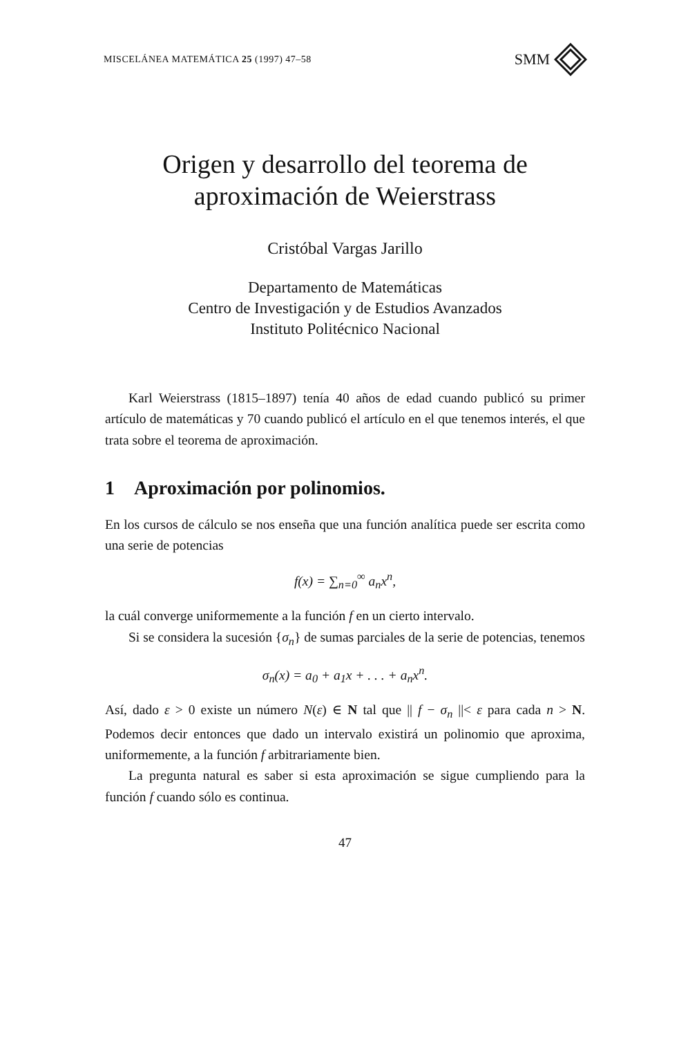MISCELÁNEA MATEMÁTICA 25 (1997) 47–58 SMM
Origen y desarrollo del teorema de
aproximación de Weierstrass
Cristóbal Vargas Jarillo
Departamento de Matemáticas
Centro de Investigación y de Estudios Avanzados
Instituto Politécnico Nacional
Karl Weierstrass (1815–1897) tenía 40 años de edad cuando publicó su primer artículo de matemáticas y 70 cuando publicó el artículo en el que tenemos interés, el que trata sobre el teorema de aproximación.
1 Aproximación por polinomios.
En los cursos de cálculo se nos enseña que una función analítica puede ser escrita como una serie de potencias
f(x) = ∑<sub>n=0</sub><sup>∞</sup> a<sub>n</sub>x<sup>n</sup>,
la cuál converge uniformemente a la función f en un cierto intervalo.
Si se considera la sucesión {σ<sub>n</sub>} de sumas parciales de la serie de potencias, tenemos
σ<sub>n</sub>(x) = a<sub>0</sub> + a<sub>1</sub>x + . . . + a<sub>n</sub>x<sup>n</sup>.
Así, dado ε > 0 existe un número N(ε) ∈ N tal que || f − σ<sub>n</sub> ||< ε para cada n > N. Podemos decir entonces que dado un intervalo existirá un polinomio que aproxima, uniformemente, a la función f arbitrariamente bien.
La pregunta natural es saber si esta aproximación se sigue cumpliendo para la función f cuando sólo es continua.
47